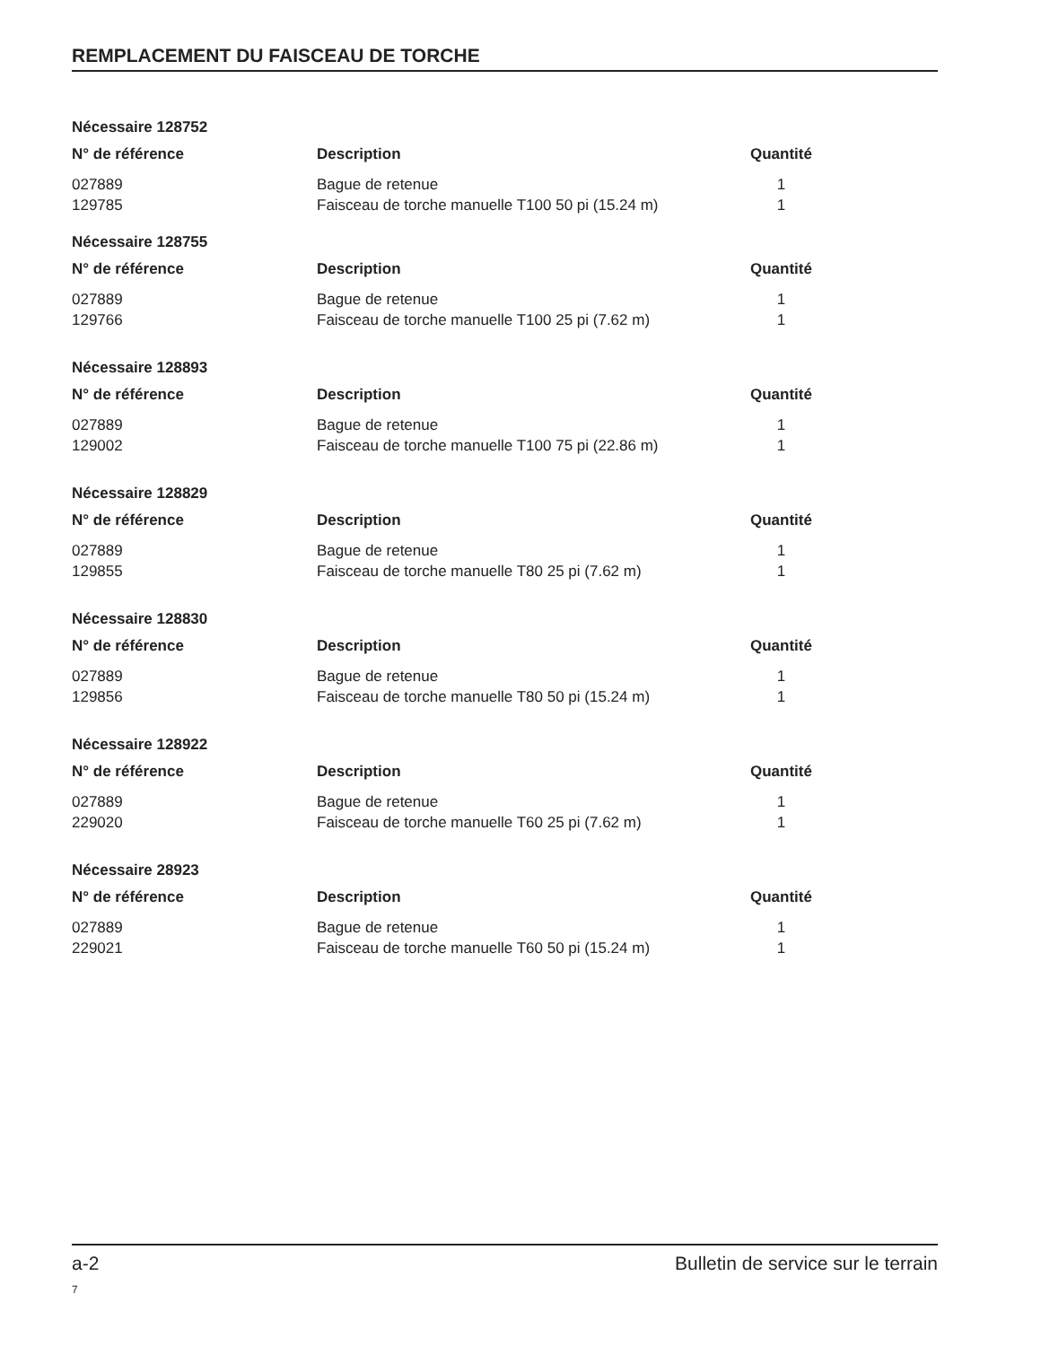REMPLACEMENT DU FAISCEAU DE TORCHE
Nécessaire 128752
| N° de référence | Description | Quantité |
| --- | --- | --- |
| 027889 | Bague de retenue | 1 |
| 129785 | Faisceau de torche manuelle T100 50 pi (15.24 m) | 1 |
Nécessaire 128755
| N° de référence | Description | Quantité |
| --- | --- | --- |
| 027889 | Bague de retenue | 1 |
| 129766 | Faisceau de torche manuelle T100 25 pi (7.62 m) | 1 |
Nécessaire 128893
| N° de référence | Description | Quantité |
| --- | --- | --- |
| 027889 | Bague de retenue | 1 |
| 129002 | Faisceau de torche manuelle T100 75 pi (22.86 m) | 1 |
Nécessaire 128829
| N° de référence | Description | Quantité |
| --- | --- | --- |
| 027889 | Bague de retenue | 1 |
| 129855 | Faisceau de torche manuelle T80 25 pi (7.62 m) | 1 |
Nécessaire 128830
| N° de référence | Description | Quantité |
| --- | --- | --- |
| 027889 | Bague de retenue | 1 |
| 129856 | Faisceau de torche manuelle T80 50 pi (15.24 m) | 1 |
Nécessaire 128922
| N° de référence | Description | Quantité |
| --- | --- | --- |
| 027889 | Bague de retenue | 1 |
| 229020 | Faisceau de torche manuelle T60 25 pi (7.62 m) | 1 |
Nécessaire 28923
| N° de référence | Description | Quantité |
| --- | --- | --- |
| 027889 | Bague de retenue | 1 |
| 229021 | Faisceau de torche manuelle T60 50 pi (15.24 m) | 1 |
a-2 Bulletin de service sur le terrain
7